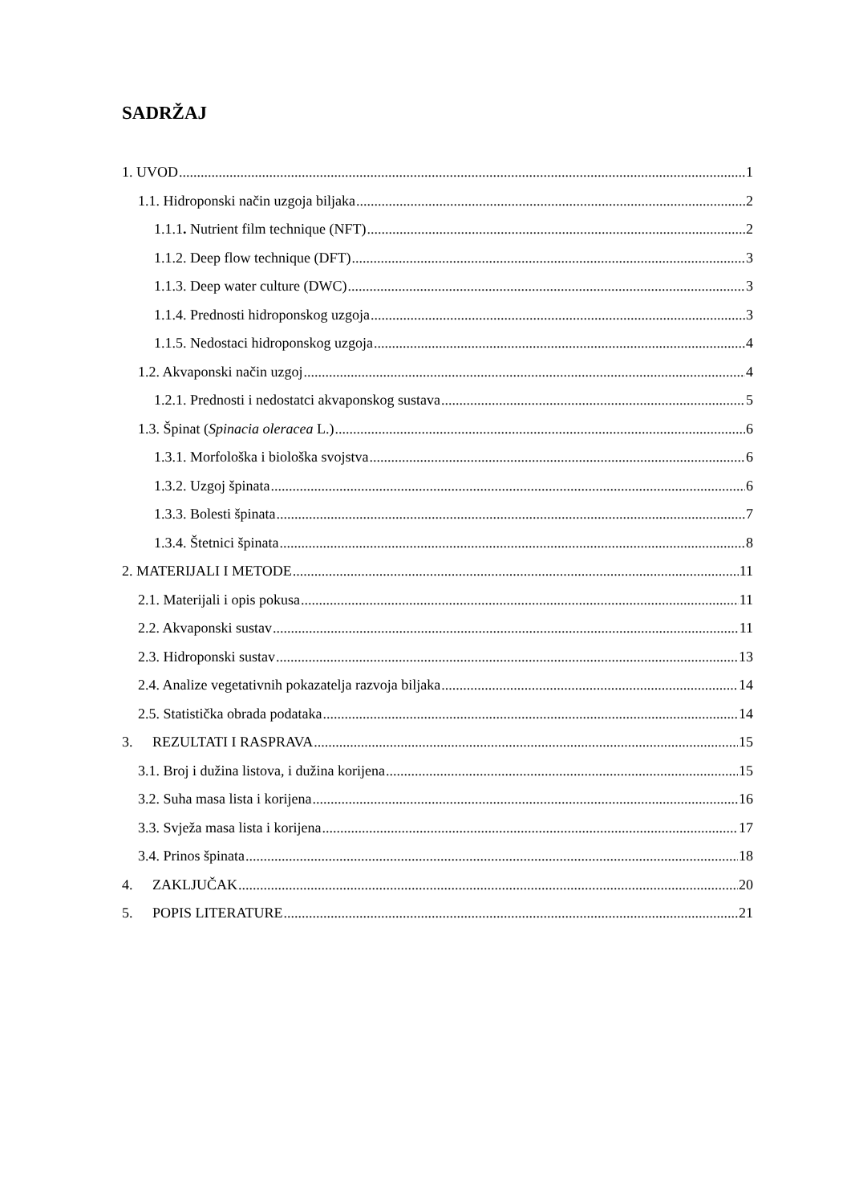SADRŽAJ
1. UVOD 1
1.1. Hidroponski način uzgoja biljaka 2
1.1.1. Nutrient film technique (NFT) 2
1.1.2. Deep flow technique (DFT) 3
1.1.3. Deep water culture (DWC) 3
1.1.4. Prednosti hidroponskog uzgoja 3
1.1.5. Nedostaci hidroponskog uzgoja 4
1.2. Akvaponski način uzgoj 4
1.2.1. Prednosti i nedostatci akvaponskog sustava 5
1.3. Špinat (Spinacia oleracea L.) 6
1.3.1. Morfološka i biološka svojstva 6
1.3.2. Uzgoj špinata 6
1.3.3. Bolesti špinata 7
1.3.4. Štetnici špinata 8
2. MATERIJALI I METODE 11
2.1. Materijali i opis pokusa 11
2.2. Akvaponski sustav 11
2.3. Hidroponski sustav 13
2.4. Analize vegetativnih pokazatelja razvoja biljaka 14
2.5. Statistička obrada podataka 14
3. REZULTATI I RASPRAVA 15
3.1. Broj i dužina listova, i dužina korijena 15
3.2. Suha masa lista i korijena 16
3.3. Svježa masa lista i korijena 17
3.4. Prinos špinata 18
4. ZAKLJUČAK 20
5. POPIS LITERATURE 21